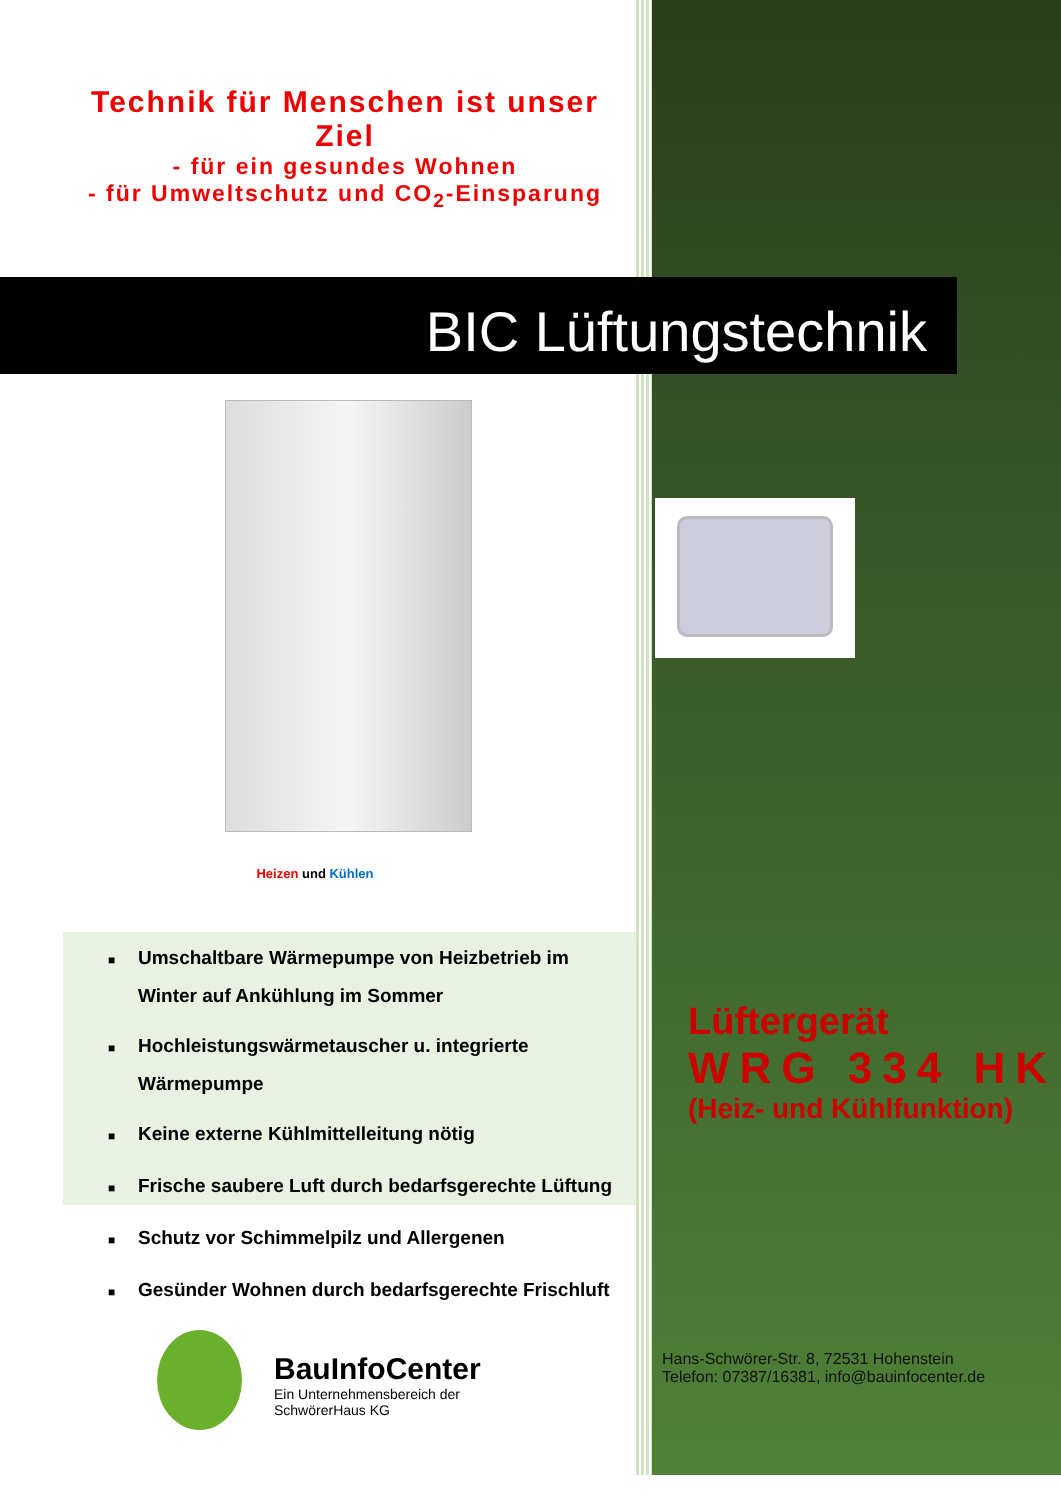Technik für Menschen ist unser Ziel
- für ein gesundes Wohnen
- für Umweltschutz und CO<sub>2</sub>-Einsparung
BIC Lüftungstechnik
Heizen und Kühlen
■ Umschaltbare Wärmepumpe von Heizbetrieb im Winter auf Ankühlung im Sommer
■ Hochleistungswärmetauscher u. integrierte Wärmepumpe
■ Keine externe Kühlmittelleitung nötig
■ Frische saubere Luft durch bedarfsgerechte Lüftung
■ Schutz vor Schimmelpilz und Allergenen
■ Gesünder Wohnen durch bedarfsgerechte Frischluft
Lüftergerät
WRG 334 HK
(Heiz- und Kühlfunktion)
BauInfoCenter
Ein Unternehmensbereich der
SchwörerHaus KG
Hans-Schwörer-Str. 8, 72531 Hohenstein
Telefon: 07387/16381, info@bauinfocenter.de